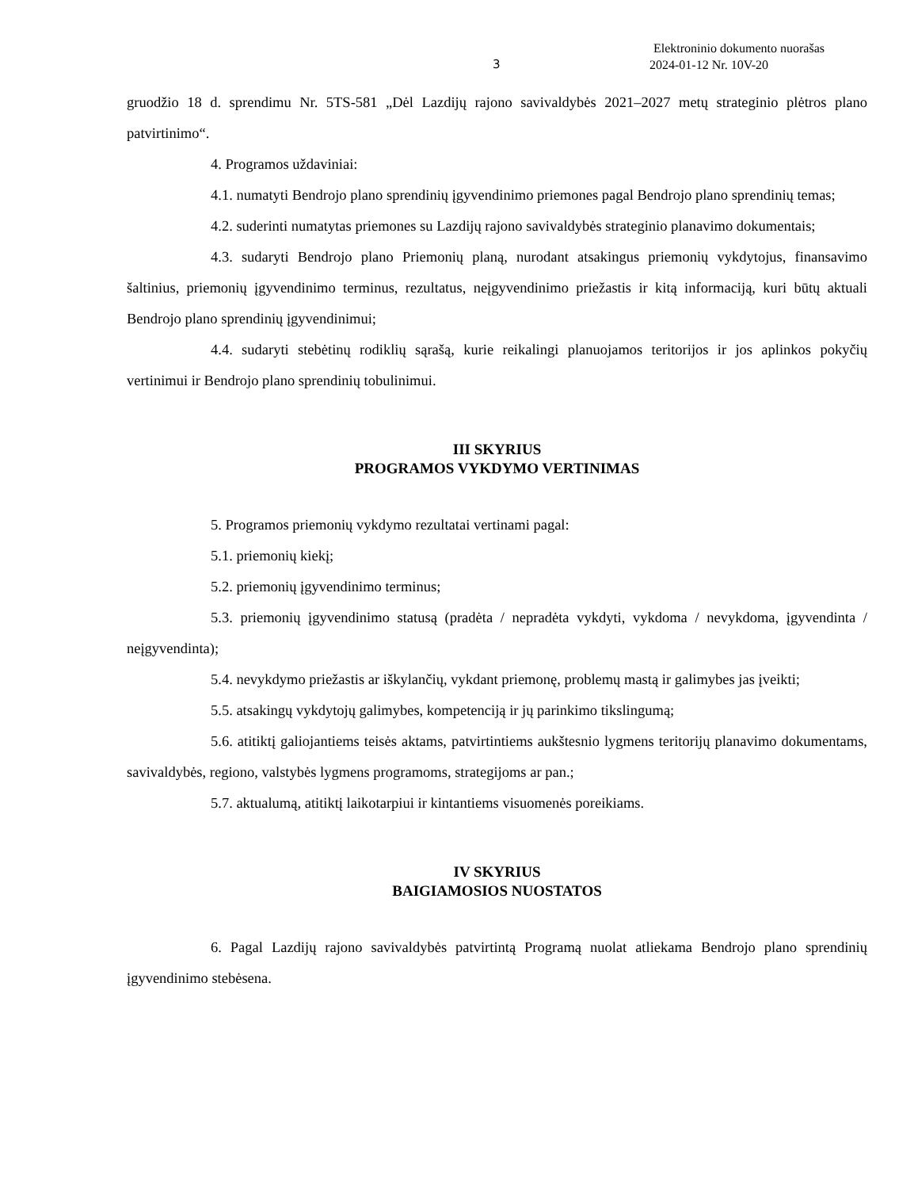3
Elektroninio dokumento nuorašas
2024-01-12 Nr. 10V-20
gruodžio 18 d. sprendimu Nr. 5TS-581 „Dėl Lazdijų rajono savivaldybės 2021–2027 metų strateginio plėtros plano patvirtinimo“.
4. Programos uždaviniai:
4.1. numatyti Bendrojo plano sprendinių įgyvendinimo priemones pagal Bendrojo plano sprendinių temas;
4.2. suderinti numatytas priemones su Lazdijų rajono savivaldybės strateginio planavimo dokumentais;
4.3. sudaryti Bendrojo plano Priemonių planą, nurodant atsakingus priemonių vykdytojus, finansavimo šaltinius, priemonių įgyvendinimo terminus, rezultatus, neįgyvendinimo priežastis ir kitą informaciją, kuri būtų aktuali Bendrojo plano sprendinių įgyvendinimui;
4.4. sudaryti stebėtinų rodiklių sąrašą, kurie reikalingi planuojamos teritorijos ir jos aplinkos pokyčių vertinimui ir Bendrojo plano sprendinių tobulinimui.
III SKYRIUS
PROGRAMOS VYKDYMO VERTINIMAS
5. Programos priemonių vykdymo rezultatai vertinami pagal:
5.1. priemonių kiekį;
5.2. priemonių įgyvendinimo terminus;
5.3. priemonių įgyvendinimo statusą (pradėta / nepradėta vykdyti, vykdoma / nevykdoma, įgyvendinta / neįgyvendinta);
5.4. nevykdymo priežastis ar iškylančių, vykdant priemonę, problemų mastą ir galimybes jas įveikti;
5.5. atsakingų vykdytojų galimybes, kompetenciją ir jų parinkimo tikslingumą;
5.6. atitiktį galiojantiems teisės aktams, patvirtintiems aukštesnio lygmens teritorijų planavimo dokumentams, savivaldybės, regiono, valstybės lygmens programoms, strategijoms ar pan.;
5.7. aktualumą, atitiktį laikotarpiui ir kintantiems visuomenės poreikiams.
IV SKYRIUS
BAIGIAMOSIOS NUOSTATOS
6. Pagal Lazdijų rajono savivaldybės patvirtintą Programą nuolat atliekama Bendrojo plano sprendinių įgyvendinimo stebėsena.